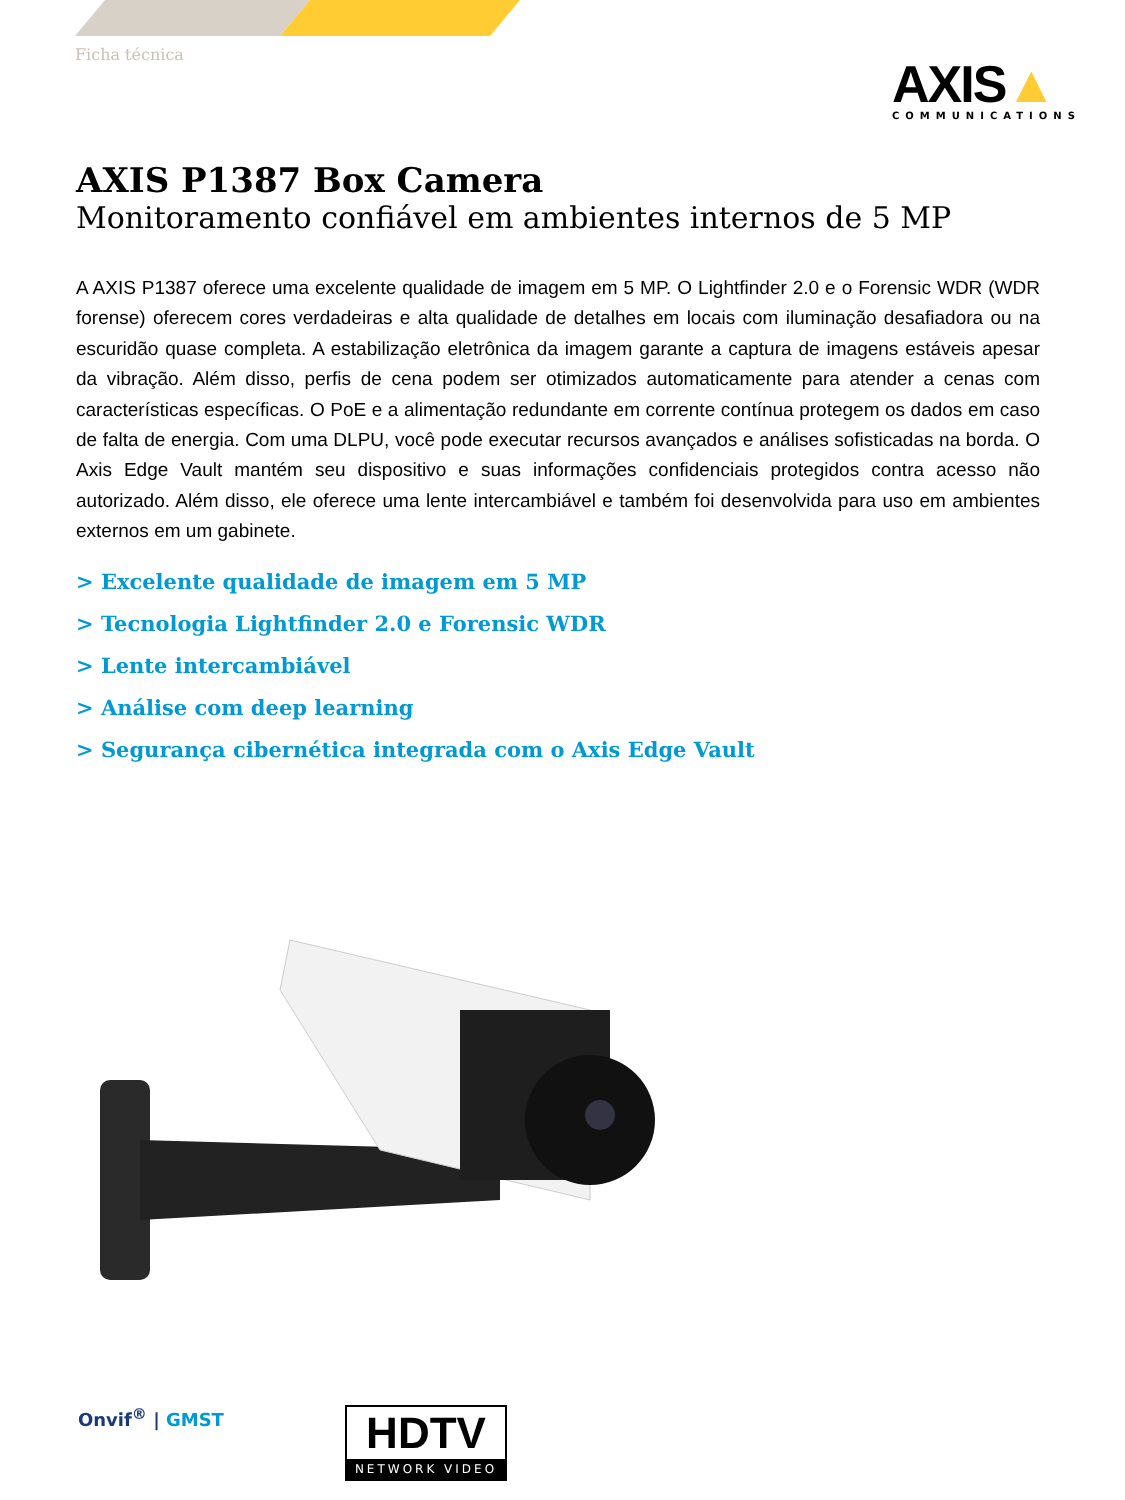Ficha técnica
AXIS▲
COMMUNICATIONS
AXIS P1387 Box Camera
Monitoramento confiável em ambientes internos de 5 MP
A AXIS P1387 oferece uma excelente qualidade de imagem em 5 MP. O Lightfinder 2.0 e o Forensic WDR (WDR forense) oferecem cores verdadeiras e alta qualidade de detalhes em locais com iluminação desafiadora ou na escuridão quase completa. A estabilização eletrônica da imagem garante a captura de imagens estáveis apesar da vibração. Além disso, perfis de cena podem ser otimizados automaticamente para atender a cenas com características específicas. O PoE e a alimentação redundante em corrente contínua protegem os dados em caso de falta de energia. Com uma DLPU, você pode executar recursos avançados e análises sofisticadas na borda. O Axis Edge Vault mantém seu dispositivo e suas informações confidenciais protegidos contra acesso não autorizado. Além disso, ele oferece uma lente intercambiável e também foi desenvolvida para uso em ambientes externos em um gabinete.
> Excelente qualidade de imagem em 5 MP
> Tecnologia Lightfinder 2.0 e Forensic WDR
> Lente intercambiável
> Análise com deep learning
> Segurança cibernética integrada com o Axis Edge Vault
Onvif<sup>®</sup> | GMST
HDTV
NETWORK VIDEO